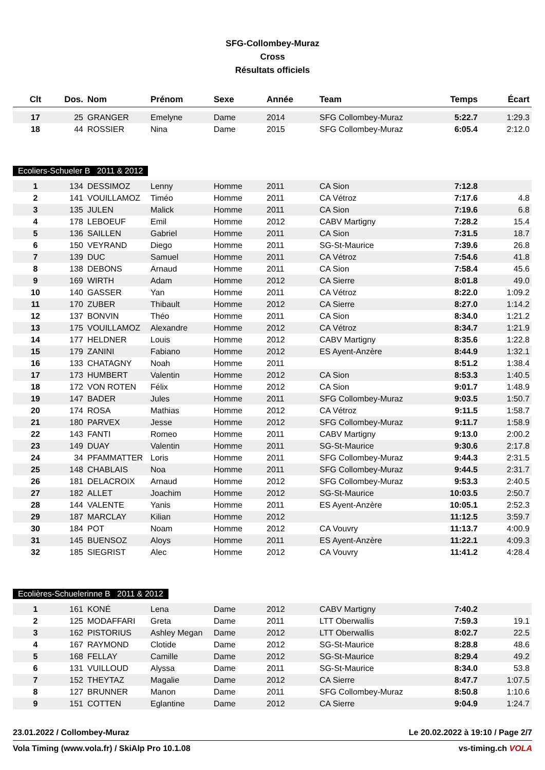SFG-Collombey-Muraz
Cross
Résultats officiels
| Clt | Dos. | Nom | Prénom | Sexe | Année | Team | Temps | Écart |
| --- | --- | --- | --- | --- | --- | --- | --- | --- |
| 17 | 25 | GRANGER | Emelyne | Dame | 2014 | SFG Collombey-Muraz | 5:22.7 | 1:29.3 |
| 18 | 44 | ROSSIER | Nina | Dame | 2015 | SFG Collombey-Muraz | 6:05.4 | 2:12.0 |
Ecoliers-Schueler B 2011 & 2012
| 1 | 134 | DESSIMOZ | Lenny | Homme | 2011 | CA Sion | 7:12.8 | |
| 2 | 141 | VOUILLAMOZ | Timéo | Homme | 2011 | CA Vétroz | 7:17.6 | 4.8 |
| 3 | 135 | JULEN | Malick | Homme | 2011 | CA Sion | 7:19.6 | 6.8 |
| 4 | 178 | LEBOEUF | Emil | Homme | 2012 | CABV Martigny | 7:28.2 | 15.4 |
| 5 | 136 | SAILLEN | Gabriel | Homme | 2011 | CA Sion | 7:31.5 | 18.7 |
| 6 | 150 | VEYRAND | Diego | Homme | 2011 | SG-St-Maurice | 7:39.6 | 26.8 |
| 7 | 139 | DUC | Samuel | Homme | 2011 | CA Vétroz | 7:54.6 | 41.8 |
| 8 | 138 | DEBONS | Arnaud | Homme | 2011 | CA Sion | 7:58.4 | 45.6 |
| 9 | 169 | WIRTH | Adam | Homme | 2012 | CA Sierre | 8:01.8 | 49.0 |
| 10 | 140 | GASSER | Yan | Homme | 2011 | CA Vétroz | 8:22.0 | 1:09.2 |
| 11 | 170 | ZUBER | Thibault | Homme | 2012 | CA Sierre | 8:27.0 | 1:14.2 |
| 12 | 137 | BONVIN | Théo | Homme | 2011 | CA Sion | 8:34.0 | 1:21.2 |
| 13 | 175 | VOUILLAMOZ | Alexandre | Homme | 2012 | CA Vétroz | 8:34.7 | 1:21.9 |
| 14 | 177 | HELDNER | Louis | Homme | 2012 | CABV Martigny | 8:35.6 | 1:22.8 |
| 15 | 179 | ZANINI | Fabiano | Homme | 2012 | ES Ayent-Anzère | 8:44.9 | 1:32.1 |
| 16 | 133 | CHATAGNY | Noah | Homme | 2011 | | 8:51.2 | 1:38.4 |
| 17 | 173 | HUMBERT | Valentin | Homme | 2012 | CA Sion | 8:53.3 | 1:40.5 |
| 18 | 172 | VON ROTEN | Félix | Homme | 2012 | CA Sion | 9:01.7 | 1:48.9 |
| 19 | 147 | BADER | Jules | Homme | 2011 | SFG Collombey-Muraz | 9:03.5 | 1:50.7 |
| 20 | 174 | ROSA | Mathias | Homme | 2012 | CA Vétroz | 9:11.5 | 1:58.7 |
| 21 | 180 | PARVEX | Jesse | Homme | 2012 | SFG Collombey-Muraz | 9:11.7 | 1:58.9 |
| 22 | 143 | FANTI | Romeo | Homme | 2011 | CABV Martigny | 9:13.0 | 2:00.2 |
| 23 | 149 | DUAY | Valentin | Homme | 2011 | SG-St-Maurice | 9:30.6 | 2:17.8 |
| 24 | 34 | PFAMMATTER | Loris | Homme | 2011 | SFG Collombey-Muraz | 9:44.3 | 2:31.5 |
| 25 | 148 | CHABLAIS | Noa | Homme | 2011 | SFG Collombey-Muraz | 9:44.5 | 2:31.7 |
| 26 | 181 | DELACROIX | Arnaud | Homme | 2012 | SFG Collombey-Muraz | 9:53.3 | 2:40.5 |
| 27 | 182 | ALLET | Joachim | Homme | 2012 | SG-St-Maurice | 10:03.5 | 2:50.7 |
| 28 | 144 | VALENTE | Yanis | Homme | 2011 | ES Ayent-Anzère | 10:05.1 | 2:52.3 |
| 29 | 187 | MARCLAY | Kilian | Homme | 2012 | | 11:12.5 | 3:59.7 |
| 30 | 184 | POT | Noam | Homme | 2012 | CA Vouvry | 11:13.7 | 4:00.9 |
| 31 | 145 | BUENSOZ | Aloys | Homme | 2011 | ES Ayent-Anzère | 11:22.1 | 4:09.3 |
| 32 | 185 | SIEGRIST | Alec | Homme | 2012 | CA Vouvry | 11:41.2 | 4:28.4 |
Ecolières-Schuelerinne B 2011 & 2012
| 1 | 161 | KONÉ | Lena | Dame | 2012 | CABV Martigny | 7:40.2 | |
| 2 | 125 | MODAFFARI | Greta | Dame | 2011 | LTT Oberwallis | 7:59.3 | 19.1 |
| 3 | 162 | PISTORIUS | Ashley Megan | Dame | 2012 | LTT Oberwallis | 8:02.7 | 22.5 |
| 4 | 167 | RAYMOND | Clotide | Dame | 2012 | SG-St-Maurice | 8:28.8 | 48.6 |
| 5 | 168 | FELLAY | Camille | Dame | 2012 | SG-St-Maurice | 8:29.4 | 49.2 |
| 6 | 131 | VUILLOUD | Alyssa | Dame | 2011 | SG-St-Maurice | 8:34.0 | 53.8 |
| 7 | 152 | THEYTAZ | Magalie | Dame | 2012 | CA Sierre | 8:47.7 | 1:07.5 |
| 8 | 127 | BRUNNER | Manon | Dame | 2011 | SFG Collombey-Muraz | 8:50.8 | 1:10.6 |
| 9 | 151 | COTTEN | Eglantine | Dame | 2012 | CA Sierre | 9:04.9 | 1:24.7 |
23.01.2022 / Collombey-Muraz Le 20.02.2022 à 19:10 / Page 2/7
Vola Timing (www.vola.fr) / SkiAlp Pro 10.1.08 vs-timing.ch VOLA